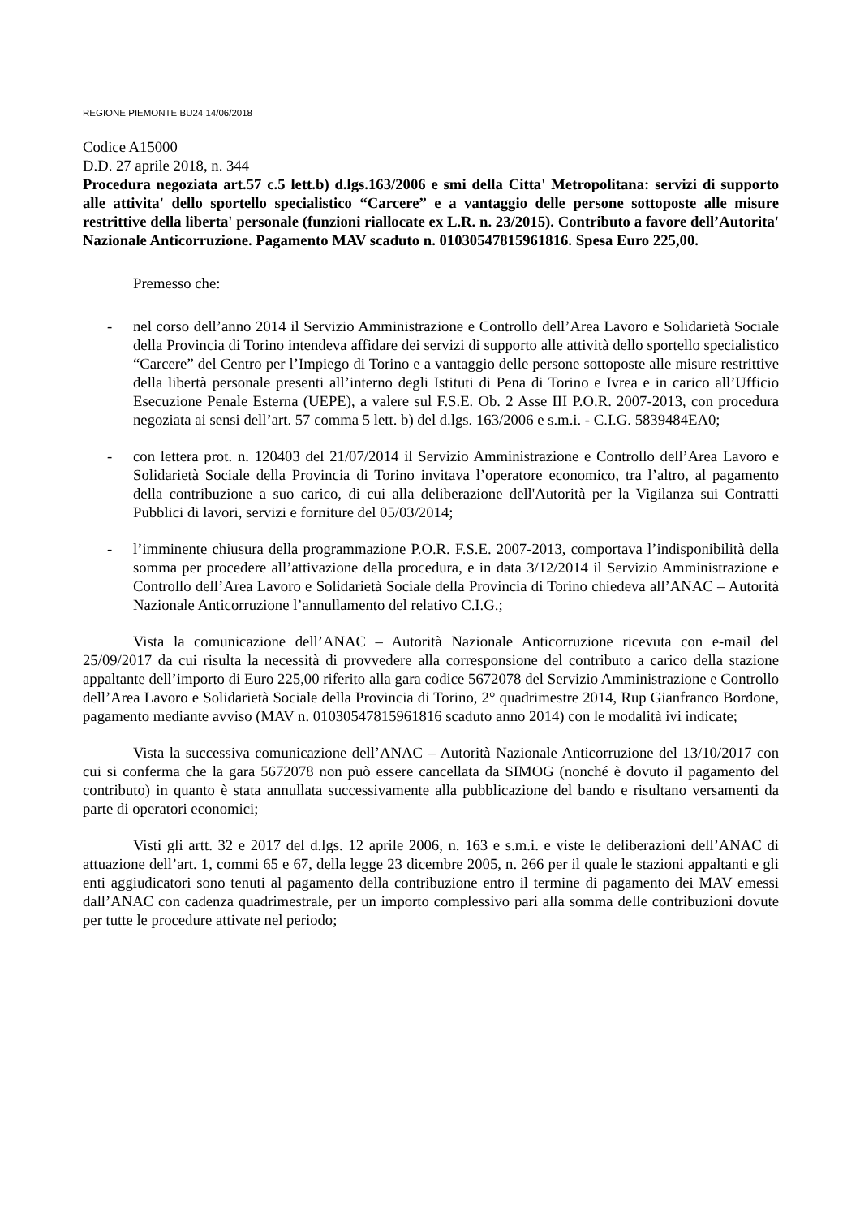REGIONE PIEMONTE BU24 14/06/2018
Codice A15000
D.D. 27 aprile 2018, n. 344
Procedura negoziata art.57 c.5 lett.b) d.lgs.163/2006 e smi della Citta' Metropolitana: servizi di supporto alle attivita' dello sportello specialistico “Carcere” e a vantaggio delle persone sottoposte alle misure restrittive della liberta' personale (funzioni riallocate ex L.R. n. 23/2015). Contributo a favore dell’Autorita' Nazionale Anticorruzione. Pagamento MAV scaduto n. 01030547815961816. Spesa Euro 225,00.
Premesso che:
- nel corso dell’anno 2014 il Servizio Amministrazione e Controllo dell’Area Lavoro e Solidarietà Sociale della Provincia di Torino intendeva affidare dei servizi di supporto alle attività dello sportello specialistico “Carcere” del Centro per l’Impiego di Torino e a vantaggio delle persone sottoposte alle misure restrittive della libertà personale presenti all’interno degli Istituti di Pena di Torino e Ivrea e in carico all’Ufficio Esecuzione Penale Esterna (UEPE), a valere sul F.S.E. Ob. 2 Asse III P.O.R. 2007-2013, con procedura negoziata ai sensi dell’art. 57 comma 5 lett. b) del d.lgs. 163/2006 e s.m.i. - C.I.G. 5839484EA0;
- con lettera prot. n. 120403 del 21/07/2014 il Servizio Amministrazione e Controllo dell’Area Lavoro e Solidarietà Sociale della Provincia di Torino invitava l’operatore economico, tra l’altro, al pagamento della contribuzione a suo carico, di cui alla deliberazione dell'Autorità per la Vigilanza sui Contratti Pubblici di lavori, servizi e forniture del 05/03/2014;
- l’imminente chiusura della programmazione P.O.R. F.S.E. 2007-2013, comportava l’indisponibilità della somma per procedere all’attivazione della procedura, e in data 3/12/2014 il Servizio Amministrazione e Controllo dell’Area Lavoro e Solidarietà Sociale della Provincia di Torino chiedeva all’ANAC – Autorità Nazionale Anticorruzione l’annullamento del relativo C.I.G.;
Vista la comunicazione dell’ANAC – Autorità Nazionale Anticorruzione ricevuta con e-mail del 25/09/2017 da cui risulta la necessità di provvedere alla corresponsione del contributo a carico della stazione appaltante dell’importo di Euro 225,00 riferito alla gara codice 5672078 del Servizio Amministrazione e Controllo dell’Area Lavoro e Solidarietà Sociale della Provincia di Torino, 2° quadrimestre 2014, Rup Gianfranco Bordone, pagamento mediante avviso (MAV n. 01030547815961816 scaduto anno 2014) con le modalità ivi indicate;
Vista la successiva comunicazione dell’ANAC – Autorità Nazionale Anticorruzione del 13/10/2017 con cui si conferma che la gara 5672078 non può essere cancellata da SIMOG (nonché è dovuto il pagamento del contributo) in quanto è stata annullata successivamente alla pubblicazione del bando e risultano versamenti da parte di operatori economici;
Visti gli artt. 32 e 2017 del d.lgs. 12 aprile 2006, n. 163 e s.m.i. e viste le deliberazioni dell’ANAC di attuazione dell’art. 1, commi 65 e 67, della legge 23 dicembre 2005, n. 266 per il quale le stazioni appaltanti e gli enti aggiudicatori sono tenuti al pagamento della contribuzione entro il termine di pagamento dei MAV emessi dall’ANAC con cadenza quadrimestrale, per un importo complessivo pari alla somma delle contribuzioni dovute per tutte le procedure attivate nel periodo;